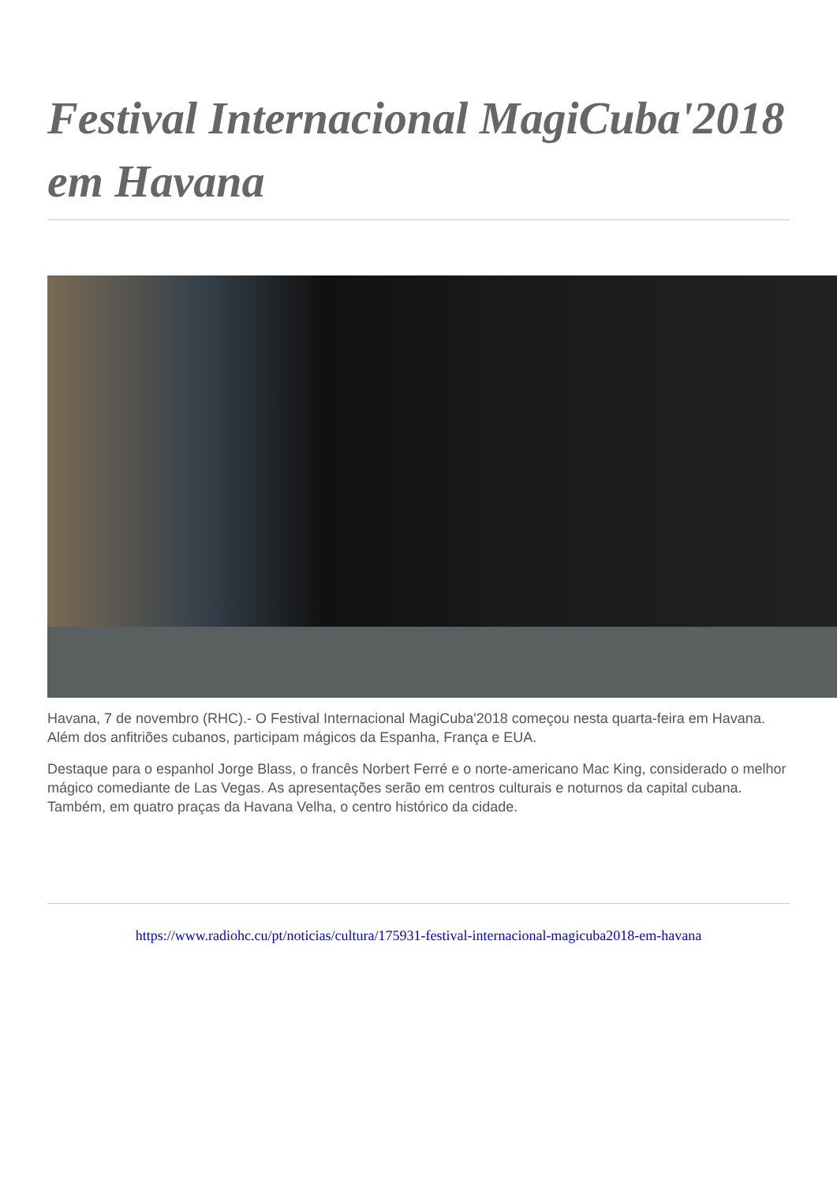Festival Internacional MagiCuba'2018 em Havana
Havana, 7 de novembro (RHC).- O Festival Internacional MagiCuba'2018 começou nesta quarta-feira em Havana. Além dos anfitriões cubanos, participam mágicos da Espanha, França e EUA.
Destaque para o espanhol Jorge Blass, o francês Norbert Ferré e o norte-americano Mac King, considerado o melhor mágico comediante de Las Vegas. As apresentações serão em centros culturais e noturnos da capital cubana. Também, em quatro praças da Havana Velha, o centro histórico da cidade.
https://www.radiohc.cu/pt/noticias/cultura/175931-festival-internacional-magicuba2018-em-havana